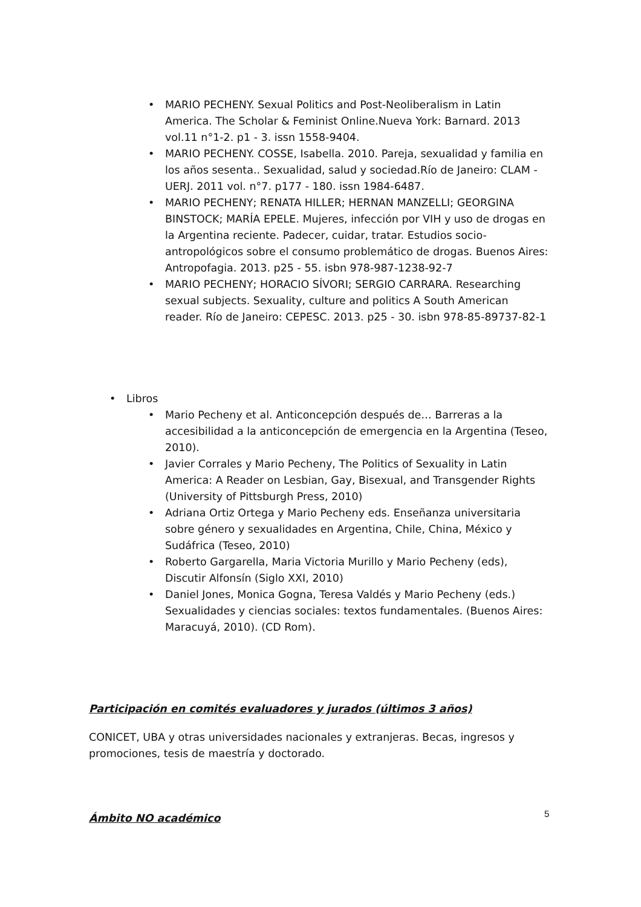• MARIO PECHENY. Sexual Politics and Post-Neoliberalism in Latin America. The Scholar & Feminist Online.Nueva York: Barnard. 2013 vol.11 n°1-2. p1 - 3. issn 1558-9404.
• MARIO PECHENY. COSSE, Isabella. 2010. Pareja, sexualidad y familia en los años sesenta.. Sexualidad, salud y sociedad.Río de Janeiro: CLAM - UERJ. 2011 vol. n°7. p177 - 180. issn 1984-6487.
• MARIO PECHENY; RENATA HILLER; HERNAN MANZELLI; GEORGINA BINSTOCK; MARÍA EPELE. Mujeres, infección por VIH y uso de drogas en la Argentina reciente. Padecer, cuidar, tratar. Estudios socio-antropológicos sobre el consumo problemático de drogas. Buenos Aires: Antropofagia. 2013. p25 - 55. isbn 978-987-1238-92-7
• MARIO PECHENY; HORACIO SÍVORI; SERGIO CARRARA. Researching sexual subjects. Sexuality, culture and politics A South American reader. Río de Janeiro: CEPESC. 2013. p25 - 30. isbn 978-85-89737-82-1
• Libros
• Mario Pecheny et al. Anticoncepción después de… Barreras a la accesibilidad a la anticoncepción de emergencia en la Argentina (Teseo, 2010).
• Javier Corrales y Mario Pecheny, The Politics of Sexuality in Latin America: A Reader on Lesbian, Gay, Bisexual, and Transgender Rights (University of Pittsburgh Press, 2010)
• Adriana Ortiz Ortega y Mario Pecheny eds. Enseñanza universitaria sobre género y sexualidades en Argentina, Chile, China, México y Sudáfrica (Teseo, 2010)
• Roberto Gargarella, Maria Victoria Murillo y Mario Pecheny (eds), Discutir Alfonsín (Siglo XXI, 2010)
• Daniel Jones, Monica Gogna, Teresa Valdés y Mario Pecheny (eds.) Sexualidades y ciencias sociales: textos fundamentales. (Buenos Aires: Maracuyá, 2010). (CD Rom).
Participación en comités evaluadores y jurados (últimos 3 años)
CONICET, UBA y otras universidades nacionales y extranjeras. Becas, ingresos y promociones, tesis de maestría y doctorado.
Ámbito NO académico
5